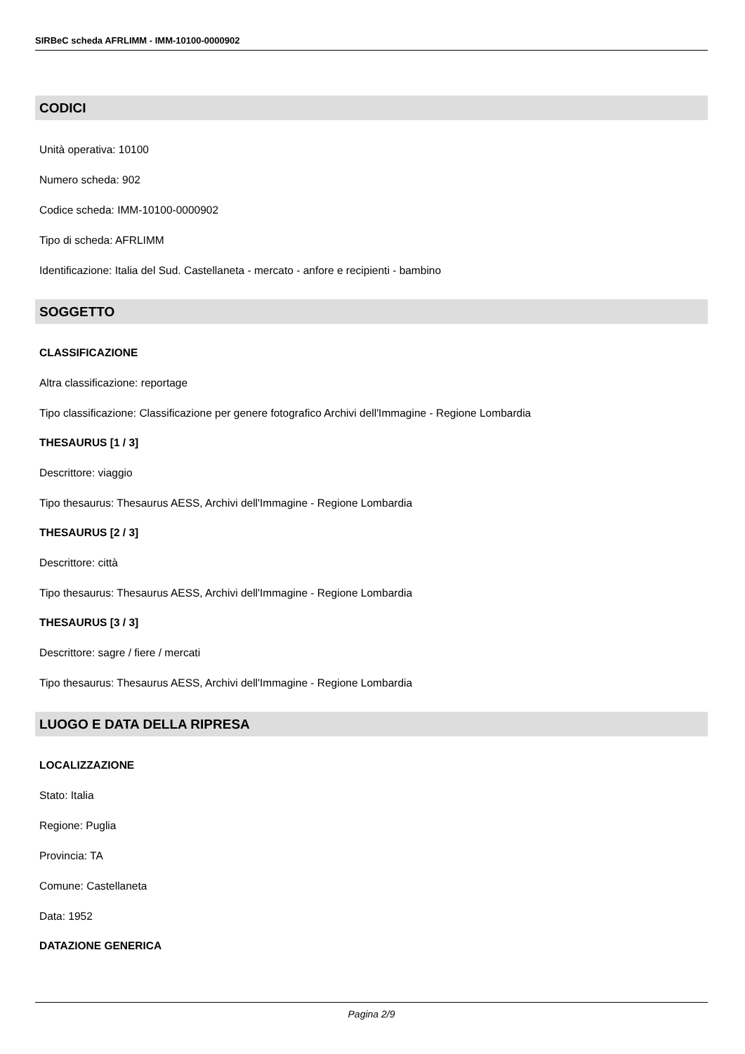SIRBeC scheda AFRLIMM - IMM-10100-0000902
CODICI
Unità operativa: 10100
Numero scheda: 902
Codice scheda: IMM-10100-0000902
Tipo di scheda: AFRLIMM
Identificazione: Italia del Sud. Castellaneta - mercato - anfore e recipienti - bambino
SOGGETTO
CLASSIFICAZIONE
Altra classificazione: reportage
Tipo classificazione: Classificazione per genere fotografico Archivi dell'Immagine - Regione Lombardia
THESAURUS [1 / 3]
Descrittore: viaggio
Tipo thesaurus: Thesaurus AESS, Archivi dell'Immagine - Regione Lombardia
THESAURUS [2 / 3]
Descrittore: città
Tipo thesaurus: Thesaurus AESS, Archivi dell'Immagine - Regione Lombardia
THESAURUS [3 / 3]
Descrittore: sagre / fiere / mercati
Tipo thesaurus: Thesaurus AESS, Archivi dell'Immagine - Regione Lombardia
LUOGO E DATA DELLA RIPRESA
LOCALIZZAZIONE
Stato: Italia
Regione: Puglia
Provincia: TA
Comune: Castellaneta
Data: 1952
DATAZIONE GENERICA
Pagina 2/9